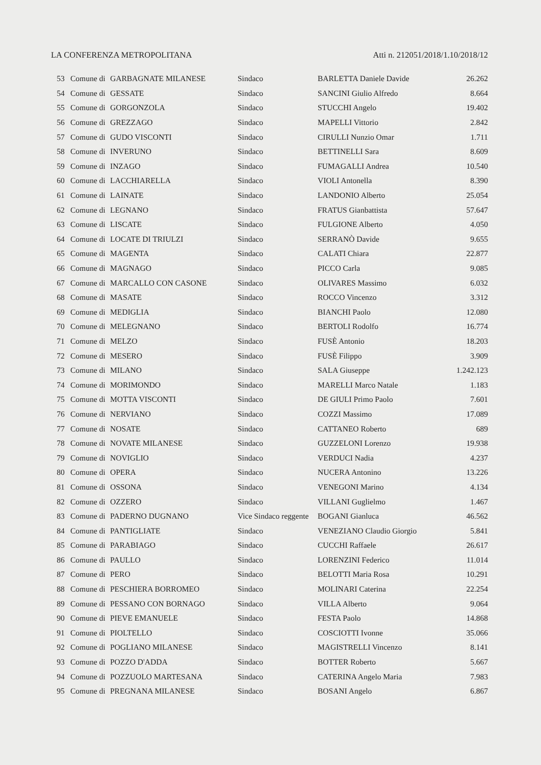LA CONFERENZA METROPOLITANA Atti n. 212051/2018/1.10/2018/12
| 53 | Comune di | GARBAGNATE MILANESE | Sindaco | BARLETTA Daniele Davide | 26.262 |
| 54 | Comune di | GESSATE | Sindaco | SANCINI Giulio Alfredo | 8.664 |
| 55 | Comune di | GORGONZOLA | Sindaco | STUCCHI Angelo | 19.402 |
| 56 | Comune di | GREZZAGO | Sindaco | MAPELLI Vittorio | 2.842 |
| 57 | Comune di | GUDO VISCONTI | Sindaco | CIRULLI Nunzio Omar | 1.711 |
| 58 | Comune di | INVERUNO | Sindaco | BETTINELLI Sara | 8.609 |
| 59 | Comune di | INZAGO | Sindaco | FUMAGALLI Andrea | 10.540 |
| 60 | Comune di | LACCHIARELLA | Sindaco | VIOLI Antonella | 8.390 |
| 61 | Comune di | LAINATE | Sindaco | LANDONIO Alberto | 25.054 |
| 62 | Comune di | LEGNANO | Sindaco | FRATUS Gianbattista | 57.647 |
| 63 | Comune di | LISCATE | Sindaco | FULGIONE Alberto | 4.050 |
| 64 | Comune di | LOCATE DI TRIULZI | Sindaco | SERRANÒ Davide | 9.655 |
| 65 | Comune di | MAGENTA | Sindaco | CALATI Chiara | 22.877 |
| 66 | Comune di | MAGNAGO | Sindaco | PICCO Carla | 9.085 |
| 67 | Comune di | MARCALLO CON CASONE | Sindaco | OLIVARES Massimo | 6.032 |
| 68 | Comune di | MASATE | Sindaco | ROCCO Vincenzo | 3.312 |
| 69 | Comune di | MEDIGLIA | Sindaco | BIANCHI Paolo | 12.080 |
| 70 | Comune di | MELEGNANO | Sindaco | BERTOLI Rodolfo | 16.774 |
| 71 | Comune di | MELZO | Sindaco | FUSÈ Antonio | 18.203 |
| 72 | Comune di | MESERO | Sindaco | FUSÈ Filippo | 3.909 |
| 73 | Comune di | MILANO | Sindaco | SALA Giuseppe | 1.242.123 |
| 74 | Comune di | MORIMONDO | Sindaco | MARELLI Marco Natale | 1.183 |
| 75 | Comune di | MOTTA VISCONTI | Sindaco | DE GIULI Primo Paolo | 7.601 |
| 76 | Comune di | NERVIANO | Sindaco | COZZI Massimo | 17.089 |
| 77 | Comune di | NOSATE | Sindaco | CATTANEO Roberto | 689 |
| 78 | Comune di | NOVATE MILANESE | Sindaco | GUZZELONI Lorenzo | 19.938 |
| 79 | Comune di | NOVIGLIO | Sindaco | VERDUCI Nadia | 4.237 |
| 80 | Comune di | OPERA | Sindaco | NUCERA Antonino | 13.226 |
| 81 | Comune di | OSSONA | Sindaco | VENEGONI Marino | 4.134 |
| 82 | Comune di | OZZERO | Sindaco | VILLANI Guglielmo | 1.467 |
| 83 | Comune di | PADERNO DUGNANO | Vice Sindaco reggente | BOGANI Gianluca | 46.562 |
| 84 | Comune di | PANTIGLIATE | Sindaco | VENEZIANO Claudio Giorgio | 5.841 |
| 85 | Comune di | PARABIAGO | Sindaco | CUCCHI Raffaele | 26.617 |
| 86 | Comune di | PAULLO | Sindaco | LORENZINI Federico | 11.014 |
| 87 | Comune di | PERO | Sindaco | BELOTTI Maria Rosa | 10.291 |
| 88 | Comune di | PESCHIERA BORROMEO | Sindaco | MOLINARI Caterina | 22.254 |
| 89 | Comune di | PESSANO CON BORNAGO | Sindaco | VILLA Alberto | 9.064 |
| 90 | Comune di | PIEVE EMANUELE | Sindaco | FESTA Paolo | 14.868 |
| 91 | Comune di | PIOLTELLO | Sindaco | COSCIOTTI Ivonne | 35.066 |
| 92 | Comune di | POGLIANO MILANESE | Sindaco | MAGISTRELLI Vincenzo | 8.141 |
| 93 | Comune di | POZZO D'ADDA | Sindaco | BOTTER Roberto | 5.667 |
| 94 | Comune di | POZZUOLO MARTESANA | Sindaco | CATERINA Angelo Maria | 7.983 |
| 95 | Comune di | PREGNANA MILANESE | Sindaco | BOSANI Angelo | 6.867 |